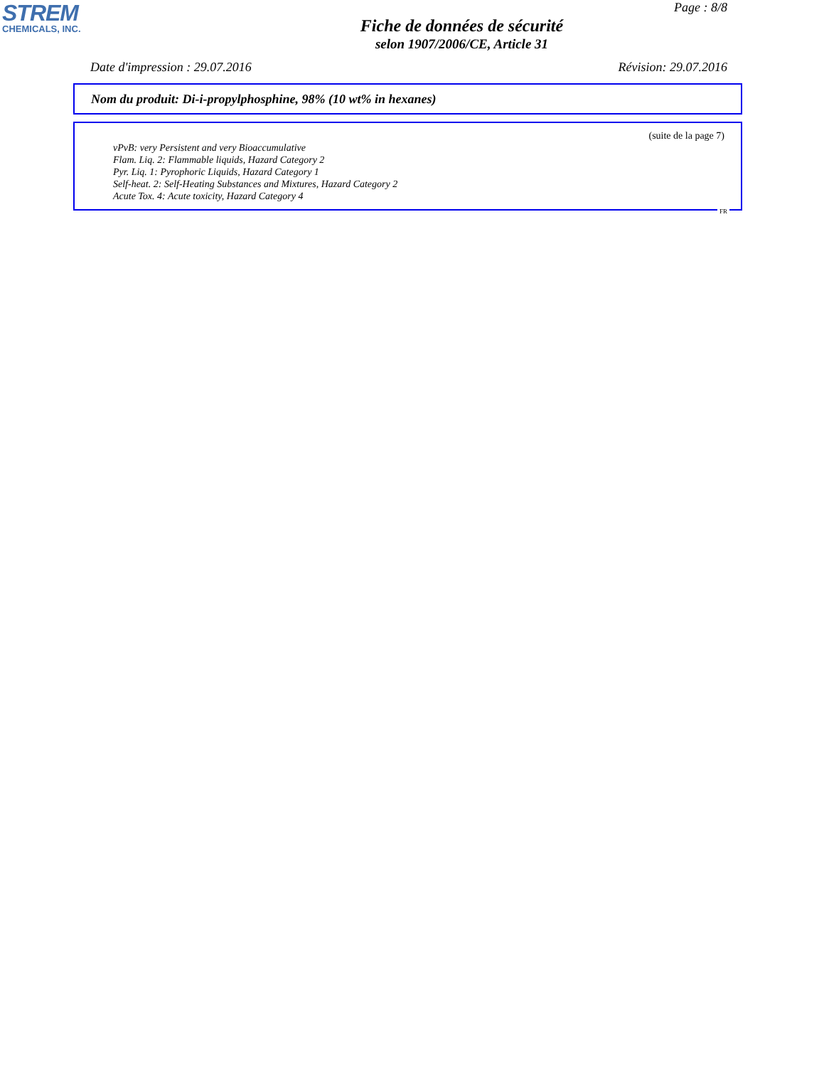STREM
CHEMICALS, INC.
Page : 8/8
Fiche de données de sécurité
selon 1907/2006/CE, Article 31
Date d'impression : 29.07.2016 Révision: 29.07.2016
Nom du produit: Di-i-propylphosphine, 98% (10 wt% in hexanes)
(suite de la page 7)
vPvB: very Persistent and very Bioaccumulative
Flam. Liq. 2: Flammable liquids, Hazard Category 2
Pyr. Liq. 1: Pyrophoric Liquids, Hazard Category 1
Self-heat. 2: Self-Heating Substances and Mixtures, Hazard Category 2
Acute Tox. 4: Acute toxicity, Hazard Category 4
FR